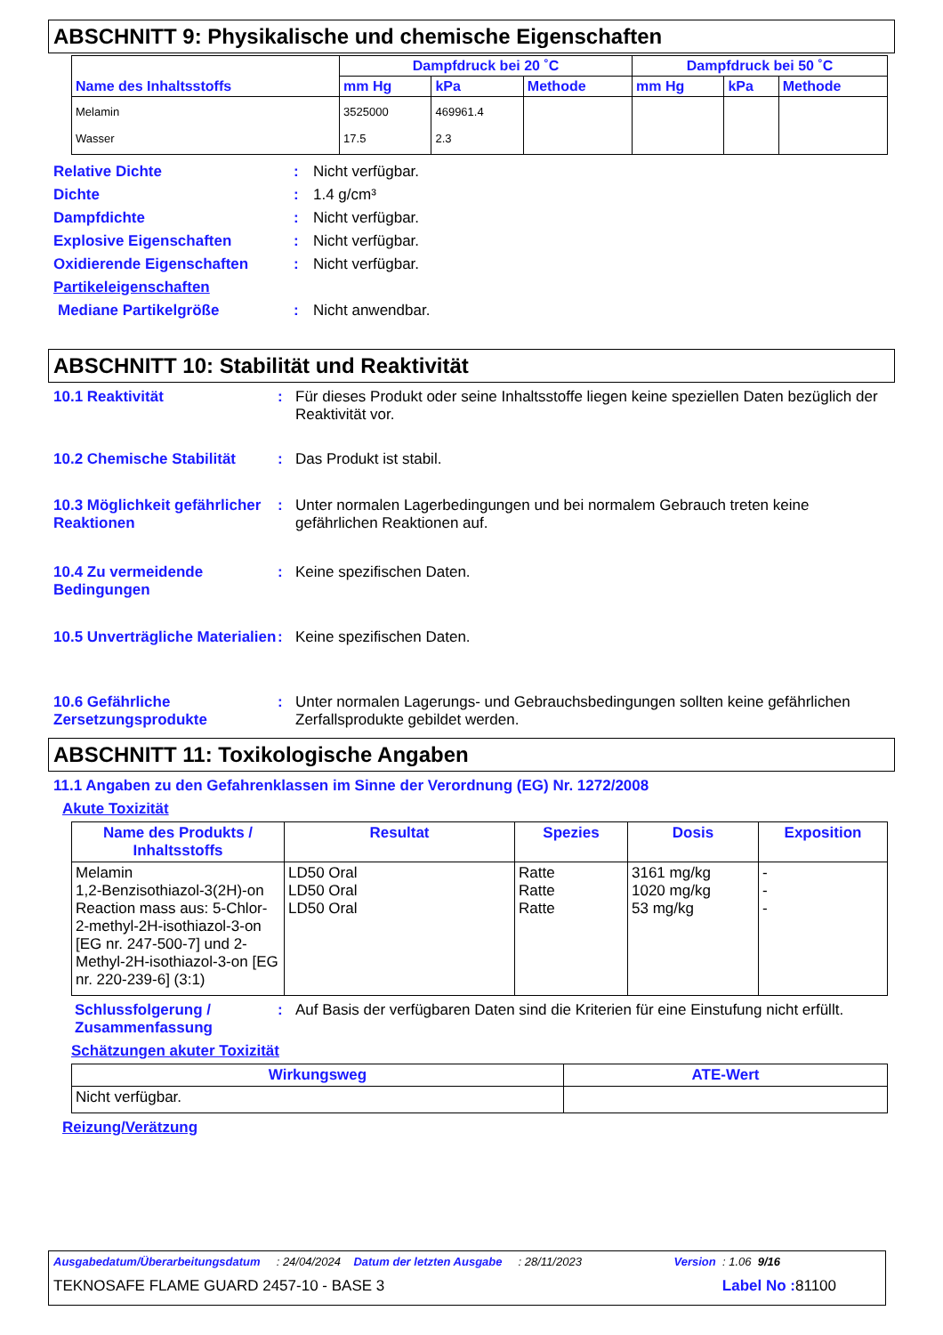ABSCHNITT 9: Physikalische und chemische Eigenschaften
| Name des Inhaltsstoffs | Dampfdruck bei 20 ˚C | | | Dampfdruck bei 50 ˚C | | |
| --- | --- | --- | --- | --- | --- | --- |
| | mm Hg | kPa | Methode | mm Hg | kPa | Methode |
| Melamin Wasser | 3525000 17.5 | 469961.4 2.3 | | | | |
Relative Dichte: Nicht verfügbar.
Dichte: 1.4 g/cm³
Dampfdichte: Nicht verfügbar.
Explosive Eigenschaften: Nicht verfügbar.
Oxidierende Eigenschaften: Nicht verfügbar.
Partikeleigenschaften
Mediane Partikelgröße: Nicht anwendbar.
ABSCHNITT 10: Stabilität und Reaktivität
10.1 Reaktivität: Für dieses Produkt oder seine Inhaltsstoffe liegen keine speziellen Daten bezüglich der Reaktivität vor.
10.2 Chemische Stabilität: Das Produkt ist stabil.
10.3 Möglichkeit gefährlicher Reaktionen: Unter normalen Lagerbedingungen und bei normalem Gebrauch treten keine gefährlichen Reaktionen auf.
10.4 Zu vermeidende Bedingungen: Keine spezifischen Daten.
10.5 Unverträgliche Materialien: Keine spezifischen Daten.
10.6 Gefährliche Zersetzungsprodukte: Unter normalen Lagerungs- und Gebrauchsbedingungen sollten keine gefährlichen Zerfallsprodukte gebildet werden.
ABSCHNITT 11: Toxikologische Angaben
11.1 Angaben zu den Gefahrenklassen im Sinne der Verordnung (EG) Nr. 1272/2008
Akute Toxizität
| Name des Produkts / Inhaltsstoffs | Resultat | Spezies | Dosis | Exposition |
| --- | --- | --- | --- | --- |
| Melamin 1,2-Benzisothiazol-3(2H)-on Reaction mass aus: 5-Chlor-2-methyl-2H-isothiazol-3-on [EG nr. 247-500-7] und 2-Methyl-2H-isothiazol-3-on [EG nr. 220-239-6] (3:1) | LD50 Oral LD50 Oral LD50 Oral | Ratte Ratte Ratte | 3161 mg/kg 1020 mg/kg 53 mg/kg | - - - |
Schlussfolgerung / Zusammenfassung: Auf Basis der verfügbaren Daten sind die Kriterien für eine Einstufung nicht erfüllt.
Schätzungen akuter Toxizität
| Wirkungsweg | ATE-Wert |
| --- | --- |
| Nicht verfügbar. | |
Reizung/Verätzung
Ausgabedatum/Überarbeitungsdatum : 24/04/2024 Datum der letzten Ausgabe : 28/11/2023 Version : 1.06 9/16
TEKNOSAFE FLAME GUARD 2457-10 - BASE 3 Label No : 81100